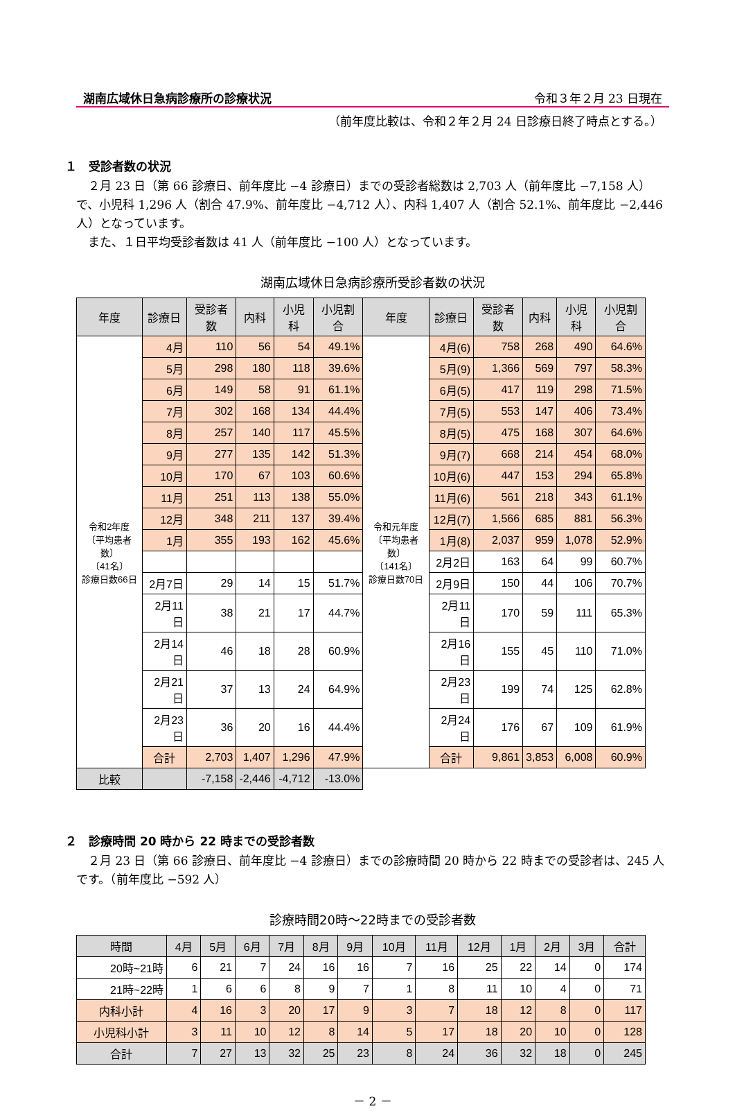湖南広域休日急病診療所の診療状況 令和３年２月 23 日現在
（前年度比較は、令和２年２月 24 日診療日終了時点とする。）
１　受診者数の状況
　２月 23 日（第 66 診療日、前年度比 −4 診療日）までの受診者総数は 2,703 人（前年度比 −7,158 人）で、小児科 1,296 人（割合 47.9%、前年度比 −4,712 人）、内科 1,407 人（割合 52.1%、前年度比 −2,446 人）となっています。
　また、１日平均受診者数は 41 人（前年度比 −100 人）となっています。
湖南広域休日急病診療所受診者数の状況
| 年度 | 診療日 | 受診者数 | 内科 | 小児科 | 小児割合 | 年度 | 診療日 | 受診者数 | 内科 | 小児科 | 小児割合 |
| --- | --- | --- | --- | --- | --- | --- | --- | --- | --- | --- | --- |
| 令和2年度 〔平均患者数〕 〔41名〕 診療日数66日 | 4月 | 110 | 56 | 54 | 49.1% | 令和元年度 〔平均患者数〕 〔141名〕 診療日数70日 | 4月(6) | 758 | 268 | 490 | 64.6% |
| | 5月 | 298 | 180 | 118 | 39.6% | | 5月(9) | 1,366 | 569 | 797 | 58.3% |
| | 6月 | 149 | 58 | 91 | 61.1% | | 6月(5) | 417 | 119 | 298 | 71.5% |
| | 7月 | 302 | 168 | 134 | 44.4% | | 7月(5) | 553 | 147 | 406 | 73.4% |
| | 8月 | 257 | 140 | 117 | 45.5% | | 8月(5) | 475 | 168 | 307 | 64.6% |
| | 9月 | 277 | 135 | 142 | 51.3% | | 9月(7) | 668 | 214 | 454 | 68.0% |
| | 10月 | 170 | 67 | 103 | 60.6% | | 10月(6) | 447 | 153 | 294 | 65.8% |
| | 11月 | 251 | 113 | 138 | 55.0% | | 11月(6) | 561 | 218 | 343 | 61.1% |
| | 12月 | 348 | 211 | 137 | 39.4% | | 12月(7) | 1,566 | 685 | 881 | 56.3% |
| | 1月 | 355 | 193 | 162 | 45.6% | | 1月(8) | 2,037 | 959 | 1,078 | 52.9% |
| | | | | | | | 2月2日 | 163 | 64 | 99 | 60.7% |
| | 2月7日 | 29 | 14 | 15 | 51.7% | | 2月9日 | 150 | 44 | 106 | 70.7% |
| | 2月11日 | 38 | 21 | 17 | 44.7% | | 2月11日 | 170 | 59 | 111 | 65.3% |
| | 2月14日 | 46 | 18 | 28 | 60.9% | | 2月16日 | 155 | 45 | 110 | 71.0% |
| | 2月21日 | 37 | 13 | 24 | 64.9% | | 2月23日 | 199 | 74 | 125 | 62.8% |
| | 2月23日 | 36 | 20 | 16 | 44.4% | | 2月24日 | 176 | 67 | 109 | 61.9% |
| | 合計 | 2,703 | 1,407 | 1,296 | 47.9% | | 合計 | 9,861 | 3,853 | 6,008 | 60.9% |
| 比較 | | -7,158 | -2,446 | -4,712 | -13.0% | | | | | | |
２　診療時間 20 時から 22 時までの受診者数
　２月 23 日（第 66 診療日、前年度比 −4 診療日）までの診療時間 20 時から 22 時までの受診者は、245 人です。（前年度比 −592 人）
診療時間20時～22時までの受診者数
| 時間 | 4月 | 5月 | 6月 | 7月 | 8月 | 9月 | 10月 | 11月 | 12月 | 1月 | 2月 | 3月 | 合計 |
| --- | --- | --- | --- | --- | --- | --- | --- | --- | --- | --- | --- | --- | --- |
| 20時~21時 | 6 | 21 | 7 | 24 | 16 | 16 | 7 | 16 | 25 | 22 | 14 | 0 | 174 |
| 21時~22時 | 1 | 6 | 6 | 8 | 9 | 7 | 1 | 8 | 11 | 10 | 4 | 0 | 71 |
| 内科小計 | 4 | 16 | 3 | 20 | 17 | 9 | 3 | 7 | 18 | 12 | 8 | 0 | 117 |
| 小児科小計 | 3 | 11 | 10 | 12 | 8 | 14 | 5 | 17 | 18 | 20 | 10 | 0 | 128 |
| 合計 | 7 | 27 | 13 | 32 | 25 | 23 | 8 | 24 | 36 | 32 | 18 | 0 | 245 |
－ 2 －